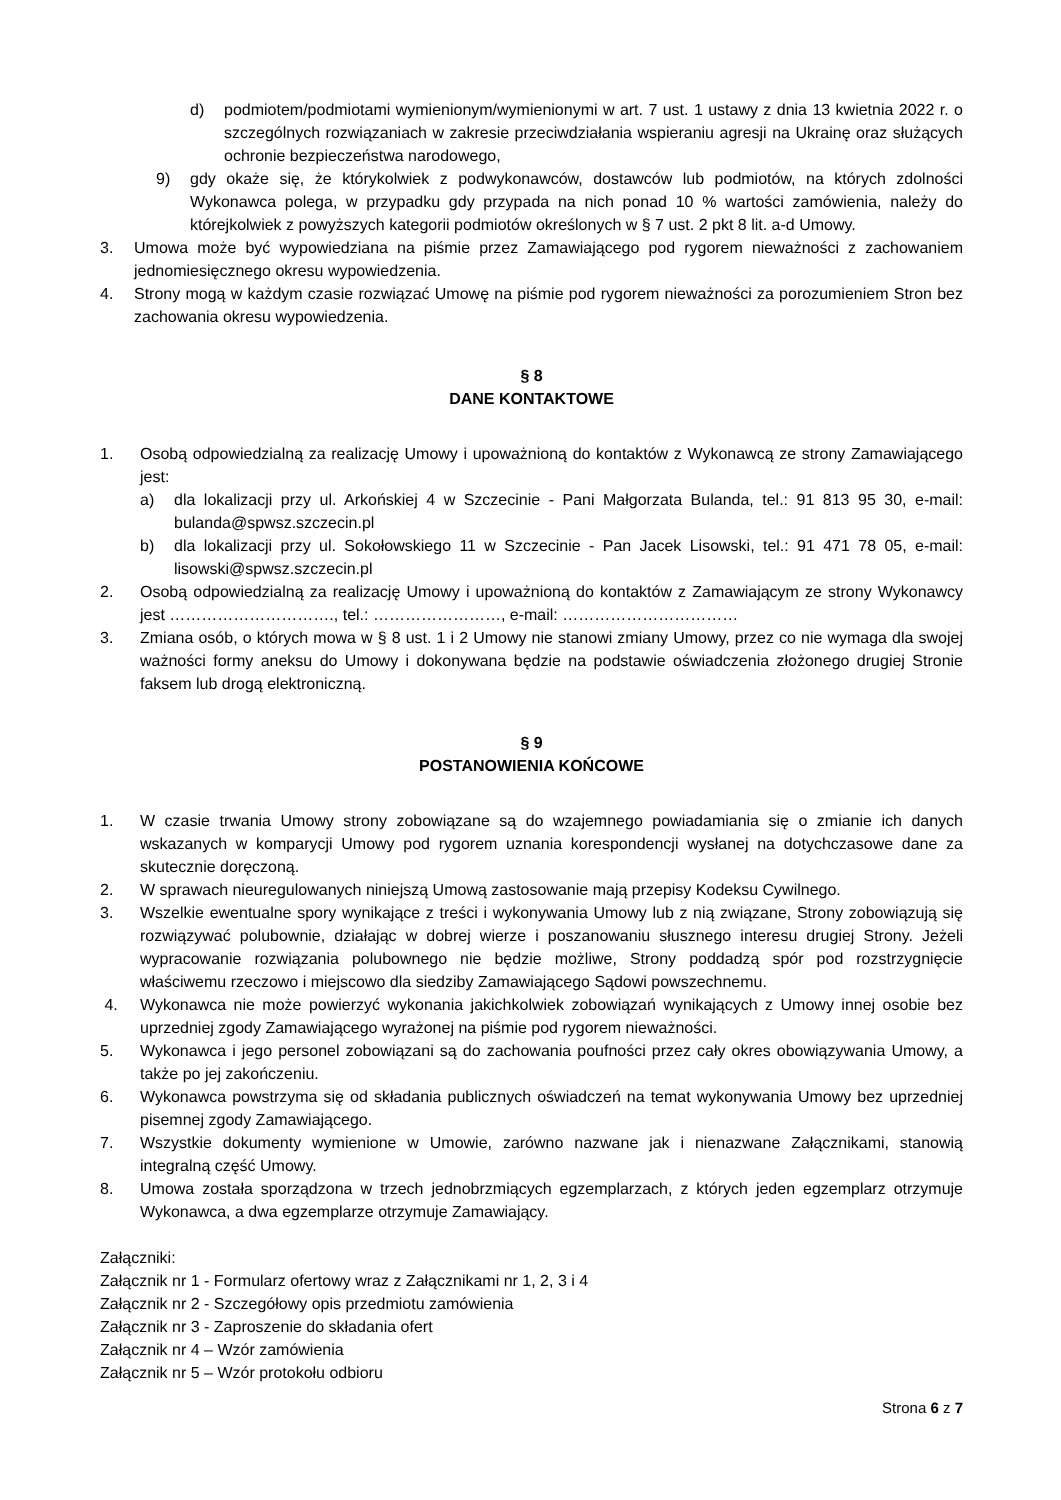d) podmiotem/podmiotami wymienionym/wymienionymi w art. 7 ust. 1 ustawy z dnia 13 kwietnia 2022 r. o szczególnych rozwiązaniach w zakresie przeciwdziałania wspieraniu agresji na Ukrainę oraz służących ochronie bezpieczeństwa narodowego,
9) gdy okaże się, że którykolwiek z podwykonawców, dostawców lub podmiotów, na których zdolności Wykonawca polega, w przypadku gdy przypada na nich ponad 10 % wartości zamówienia, należy do którejkolwiek z powyższych kategorii podmiotów określonych w § 7 ust. 2 pkt 8 lit. a-d Umowy.
3. Umowa może być wypowiedziana na piśmie przez Zamawiającego pod rygorem nieważności z zachowaniem jednomiesięcznego okresu wypowiedzenia.
4. Strony mogą w każdym czasie rozwiązać Umowę na piśmie pod rygorem nieważności za porozumieniem Stron bez zachowania okresu wypowiedzenia.
§ 8
DANE KONTAKTOWE
1. Osobą odpowiedzialną za realizację Umowy i upoważnioną do kontaktów z Wykonawcą ze strony Zamawiającego jest:
a) dla lokalizacji przy ul. Arkońskiej 4 w Szczecinie - Pani Małgorzata Bulanda, tel.: 91 813 95 30, e-mail: bulanda@spwsz.szczecin.pl
b) dla lokalizacji przy ul. Sokołowskiego 11 w Szczecinie - Pan Jacek Lisowski, tel.: 91 471 78 05, e-mail: lisowski@spwsz.szczecin.pl
2. Osobą odpowiedzialną za realizację Umowy i upoważnioną do kontaktów z Zamawiającym ze strony Wykonawcy jest …………………………., tel.: ……………………, e-mail: ……………………………
3. Zmiana osób, o których mowa w § 8 ust. 1 i 2 Umowy nie stanowi zmiany Umowy, przez co nie wymaga dla swojej ważności formy aneksu do Umowy i dokonywana będzie na podstawie oświadczenia złożonego drugiej Stronie faksem lub drogą elektroniczną.
§ 9
POSTANOWIENIA KOŃCOWE
1. W czasie trwania Umowy strony zobowiązane są do wzajemnego powiadamiania się o zmianie ich danych wskazanych w komparycji Umowy pod rygorem uznania korespondencji wysłanej na dotychczasowe dane za skutecznie doręczoną.
2. W sprawach nieuregulowanych niniejszą Umową zastosowanie mają przepisy Kodeksu Cywilnego.
3. Wszelkie ewentualne spory wynikające z treści i wykonywania Umowy lub z nią związane, Strony zobowiązują się rozwiązywać polubownie, działając w dobrej wierze i poszanowaniu słusznego interesu drugiej Strony. Jeżeli wypracowanie rozwiązania polubownego nie będzie możliwe, Strony poddadzą spór pod rozstrzygnięcie właściwemu rzeczowo i miejscowo dla siedziby Zamawiającego Sądowi powszechnemu.
4. Wykonawca nie może powierzyć wykonania jakichkolwiek zobowiązań wynikających z Umowy innej osobie bez uprzedniej zgody Zamawiającego wyrażonej na piśmie pod rygorem nieważności.
5. Wykonawca i jego personel zobowiązani są do zachowania poufności przez cały okres obowiązywania Umowy, a także po jej zakończeniu.
6. Wykonawca powstrzyma się od składania publicznych oświadczeń na temat wykonywania Umowy bez uprzedniej pisemnej zgody Zamawiającego.
7. Wszystkie dokumenty wymienione w Umowie, zarówno nazwane jak i nienazwane Załącznikami, stanowią integralną część Umowy.
8. Umowa została sporządzona w trzech jednobrzmiących egzemplarzach, z których jeden egzemplarz otrzymuje Wykonawca, a dwa egzemplarze otrzymuje Zamawiający.
Załączniki:
Załącznik nr 1 - Formularz ofertowy wraz z Załącznikami nr 1, 2, 3 i 4
Załącznik nr 2 - Szczegółowy opis przedmiotu zamówienia
Załącznik nr 3 - Zaproszenie do składania ofert
Załącznik nr 4 – Wzór zamówienia
Załącznik nr 5 – Wzór protokołu odbioru
Strona 6 z 7